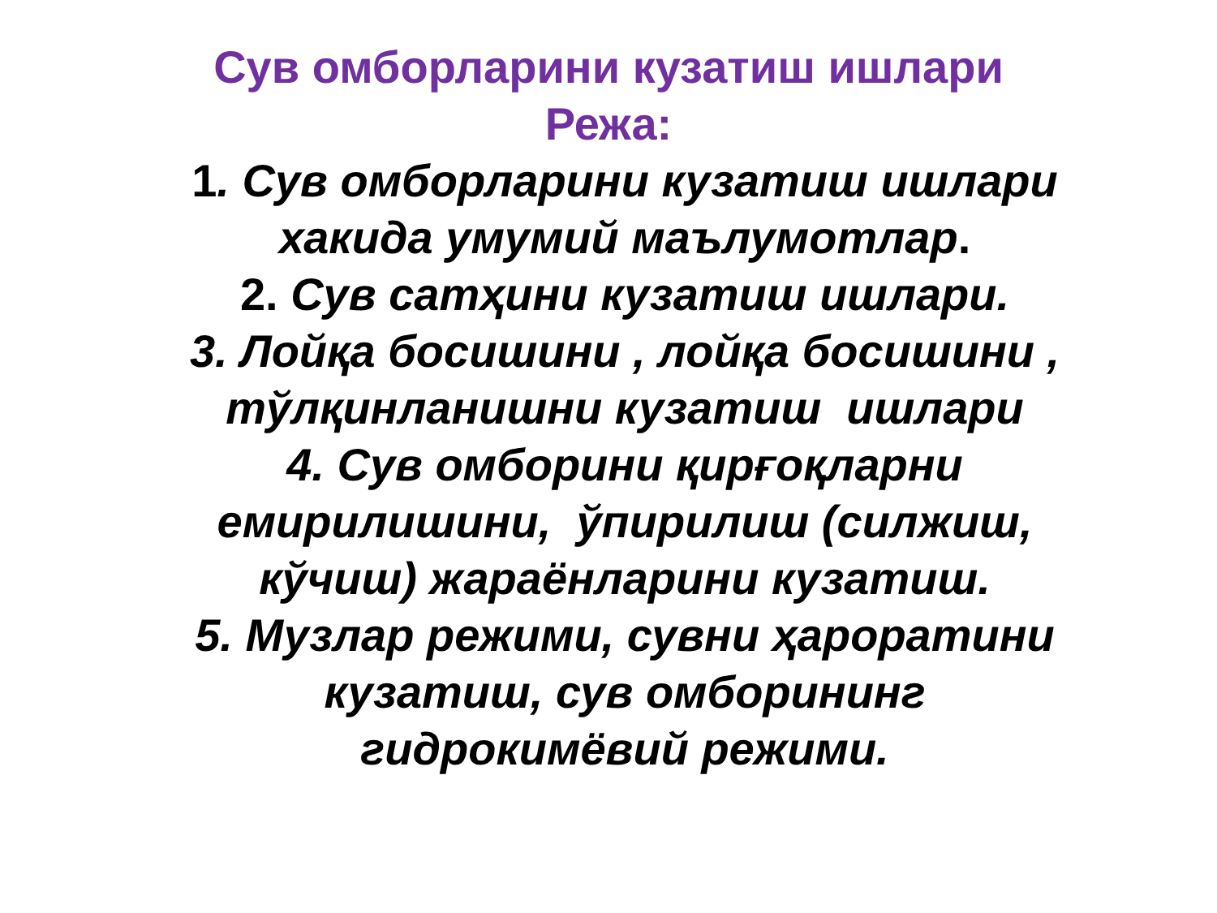Сув омборларини кузатиш ишлари
Режа:
1. Сув омборларини кузатиш ишлари
хакида умумий маълумотлар.
2. Сув сатҳини кузатиш ишлари.
3. Лойқа босишини , лойқа босишини ,
тўлқинланишни кузатиш ишлари
4. Сув омборини қирғоқларни
емирилишини, ўпирилиш (силжиш,
кўчиш) жараёнларини кузатиш.
5. Музлар режими, сувни ҳароратини
кузатиш, сув омборининг
гидрокимёвий режими.